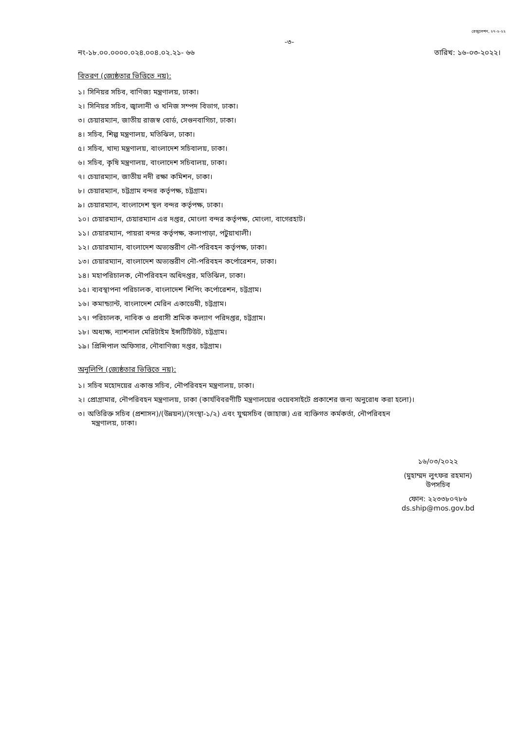রেজুলেশন, ২৭-২-২২
-৩-
নং-১৮.০০.০০০০.০২৪.০০৪.০২.২১- ৬৬ তারিখ: ১৬-০৩-২০২২।
বিতরণ (জ্যেষ্ঠতার ভিত্তিতে নয়):
১। সিনিয়র সচিব, বাণিজ্য মন্ত্রণালয়, ঢাকা।
২। সিনিয়র সচিব, জ্বালানী ও খনিজ সম্পদ বিভাগ, ঢাকা।
৩। চেয়ারম্যান, জাতীয় রাজস্ব বোর্ড, সেগুনবাগিচা, ঢাকা।
৪। সচিব, শিল্প মন্ত্রণালয়, মতিঝিল, ঢাকা।
৫। সচিব, খাদ্য মন্ত্রণালয়, বাংলাদেশ সচিবালয়, ঢাকা।
৬। সচিব, কৃষি মন্ত্রণালয়, বাংলাদেশ সচিবালয়, ঢাকা।
৭। চেয়ারম্যান, জাতীয় নদী রক্ষা কমিশন, ঢাকা।
৮। চেয়ারম্যান, চট্টগ্রাম বন্দর কর্তৃপক্ষ, চট্টগ্রাম।
৯। চেয়ারম্যান, বাংলাদেশ স্থল বন্দর কর্তৃপক্ষ, ঢাকা।
১০। চেয়ারম্যান, চেয়ারম্যান এর দপ্তর, মোংলা বন্দর কর্তৃপক্ষ, মোংলা, বাগেরহাট।
১১। চেয়ারম্যান, পায়রা বন্দর কর্তৃপক্ষ, কলাপাড়া, পটুয়াখালী।
১২। চেয়ারম্যান, বাংলাদেশ অভ্যন্তরীণ নৌ-পরিবহন কর্তৃপক্ষ, ঢাকা।
১৩। চেয়ারম্যান, বাংলাদেশ অভ্যন্তরীণ নৌ-পরিবহন কর্পোরেশন, ঢাকা।
১৪। মহাপরিচালক, নৌপরিবহন অধিদপ্তর, মতিঝিল, ঢাকা।
১৫। ব্যবস্থাপনা পরিচালক, বাংলাদেশ শিপিং কর্পোরেশন, চট্টগ্রাম।
১৬। কমান্ড্যান্ট, বাংলাদেশ মেরিন একাডেমী, চট্টগ্রাম।
১৭। পরিচালক, নাবিক ও প্রবাসী শ্রমিক কল্যাণ পরিদপ্তর, চট্টগ্রাম।
১৮। অধ্যক্ষ, ন্যাশনাল মেরিটাইম ইন্সটিটিউট, চট্টগ্রাম।
১৯। প্রিন্সিপাল অফিসার, নৌবাণিজ্য দপ্তর, চট্টগ্রাম।
অনুলিপি (জ্যেষ্ঠতার ভিত্তিতে নয়):
১। সচিব মহোদয়ের একান্ত সচিব, নৌপরিবহন মন্ত্রণালয়, ঢাকা।
২। প্রোগ্রামার, নৌপরিবহন মন্ত্রণালয়, ঢাকা (কার্যবিবরণীটি মন্ত্রণালয়ের ওয়েবসাইটে প্রকাশের জন্য অনুরোধ করা হলো)।
৩। অতিরিক্ত সচিব (প্রশাসন)/(উন্নয়ন)/(সংস্থা-১/২) এবং যুগ্মসচিব (জাহাজ) এর ব্যক্তিগত কর্মকর্তা, নৌপরিবহন
মন্ত্রণালয়, ঢাকা।
১৬/০৩/২০২২
(মুহাম্মদ লুৎফর রহমান)
উপসচিব
ফোন: ২২৩৩৮০৭৮৬
ds.ship@mos.gov.bd